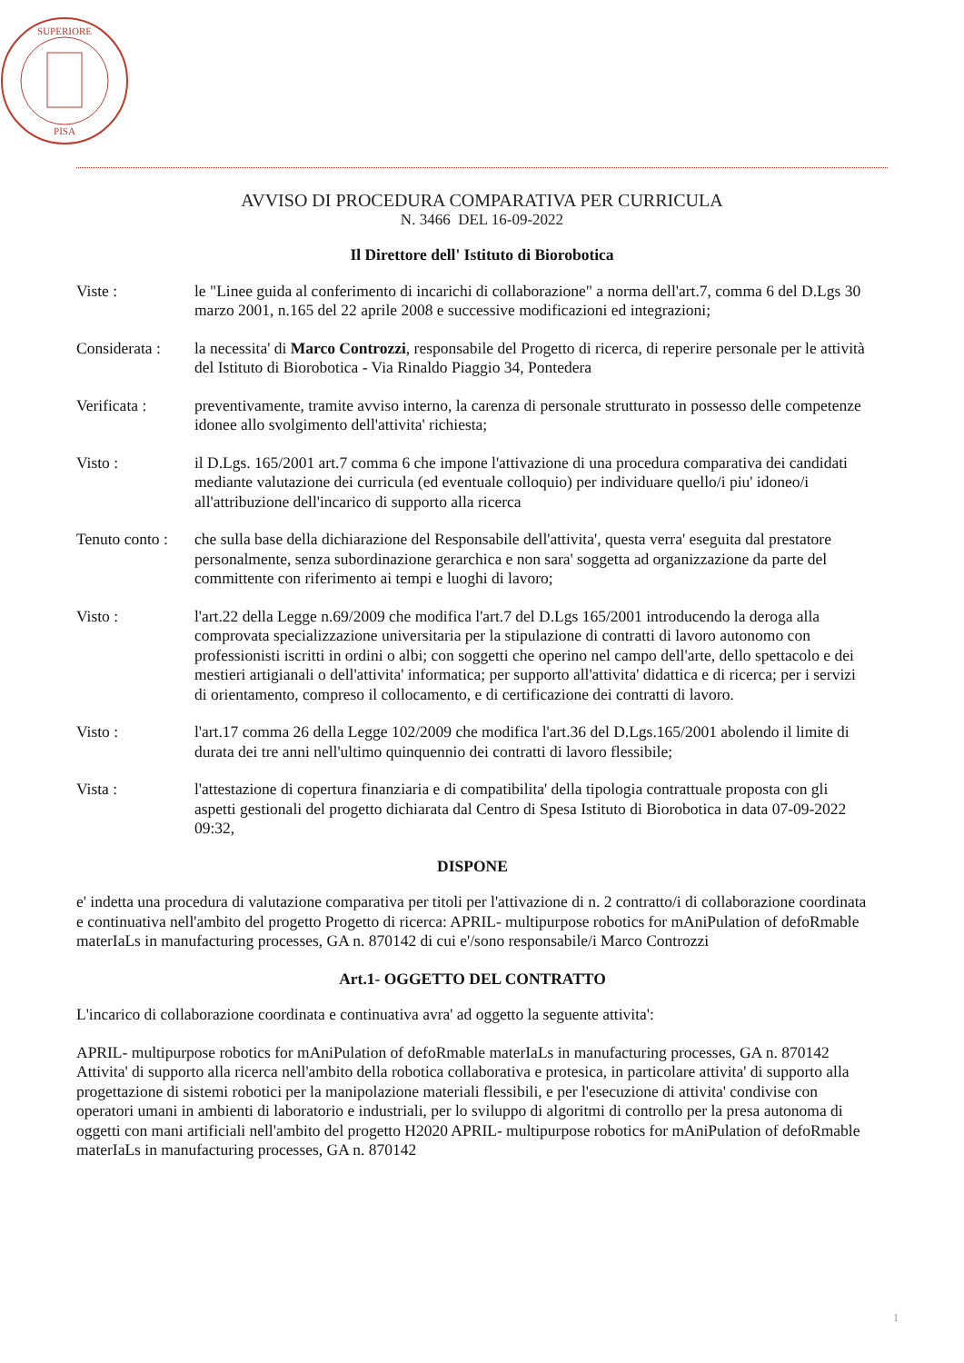SUPERIORE
PISA
AVVISO DI PROCEDURA COMPARATIVA PER CURRICULA
N. 3466 DEL 16-09-2022
Il Direttore dell' Istituto di Biorobotica
Viste : le "Linee guida al conferimento di incarichi di collaborazione" a norma dell'art.7, comma 6 del D.Lgs 30 marzo 2001, n.165 del 22 aprile 2008 e successive modificazioni ed integrazioni;
Considerata :
la necessita' di Marco Controzzi, responsabile del Progetto di ricerca, di reperire personale per le attività del Istituto di Biorobotica - Via Rinaldo Piaggio 34, Pontedera
Verificata : preventivamente, tramite avviso interno, la carenza di personale strutturato in possesso delle competenze idonee allo svolgimento dell'attivita' richiesta;
Visto : il D.Lgs. 165/2001 art.7 comma 6 che impone l'attivazione di una procedura comparativa dei candidati mediante valutazione dei curricula (ed eventuale colloquio) per individuare quello/i piu' idoneo/i all'attribuzione dell'incarico di supporto alla ricerca
Tenuto conto :
che sulla base della dichiarazione del Responsabile dell'attivita', questa verra' eseguita dal prestatore personalmente, senza subordinazione gerarchica e non sara' soggetta ad organizzazione da parte del committente con riferimento ai tempi e luoghi di lavoro;
Visto : l'art.22 della Legge n.69/2009 che modifica l'art.7 del D.Lgs 165/2001 introducendo la deroga alla comprovata specializzazione universitaria per la stipulazione di contratti di lavoro autonomo con professionisti iscritti in ordini o albi; con soggetti che operino nel campo dell'arte, dello spettacolo e dei mestieri artigianali o dell'attivita' informatica; per supporto all'attivita' didattica e di ricerca; per i servizi di orientamento, compreso il collocamento, e di certificazione dei contratti di lavoro.
Visto : l'art.17 comma 26 della Legge 102/2009 che modifica l'art.36 del D.Lgs.165/2001 abolendo il limite di durata dei tre anni nell'ultimo quinquennio dei contratti di lavoro flessibile;
Vista : l'attestazione di copertura finanziaria e di compatibilita' della tipologia contrattuale proposta con gli aspetti gestionali del progetto dichiarata dal Centro di Spesa Istituto di Biorobotica in data 07-09-2022 09:32,
DISPONE
e' indetta una procedura di valutazione comparativa per titoli per l'attivazione di n. 2 contratto/i di collaborazione coordinata e continuativa nell'ambito del progetto Progetto di ricerca: APRIL- multipurpose robotics for mAniPulation of defoRmable materIaLs in manufacturing processes, GA n. 870142 di cui e'/sono responsabile/i Marco Controzzi
Art.1- OGGETTO DEL CONTRATTO
L'incarico di collaborazione coordinata e continuativa avra' ad oggetto la seguente attivita':
APRIL- multipurpose robotics for mAniPulation of defoRmable materIaLs in manufacturing processes, GA n. 870142
Attivita' di supporto alla ricerca nell'ambito della robotica collaborativa e protesica, in particolare attivita' di supporto alla progettazione di sistemi robotici per la manipolazione materiali flessibili, e per l'esecuzione di attivita' condivise con operatori umani in ambienti di laboratorio e industriali, per lo sviluppo di algoritmi di controllo per la presa autonoma di oggetti con mani artificiali nell'ambito del progetto H2020 APRIL- multipurpose robotics for mAniPulation of defoRmable materIaLs in manufacturing processes, GA n. 870142
1